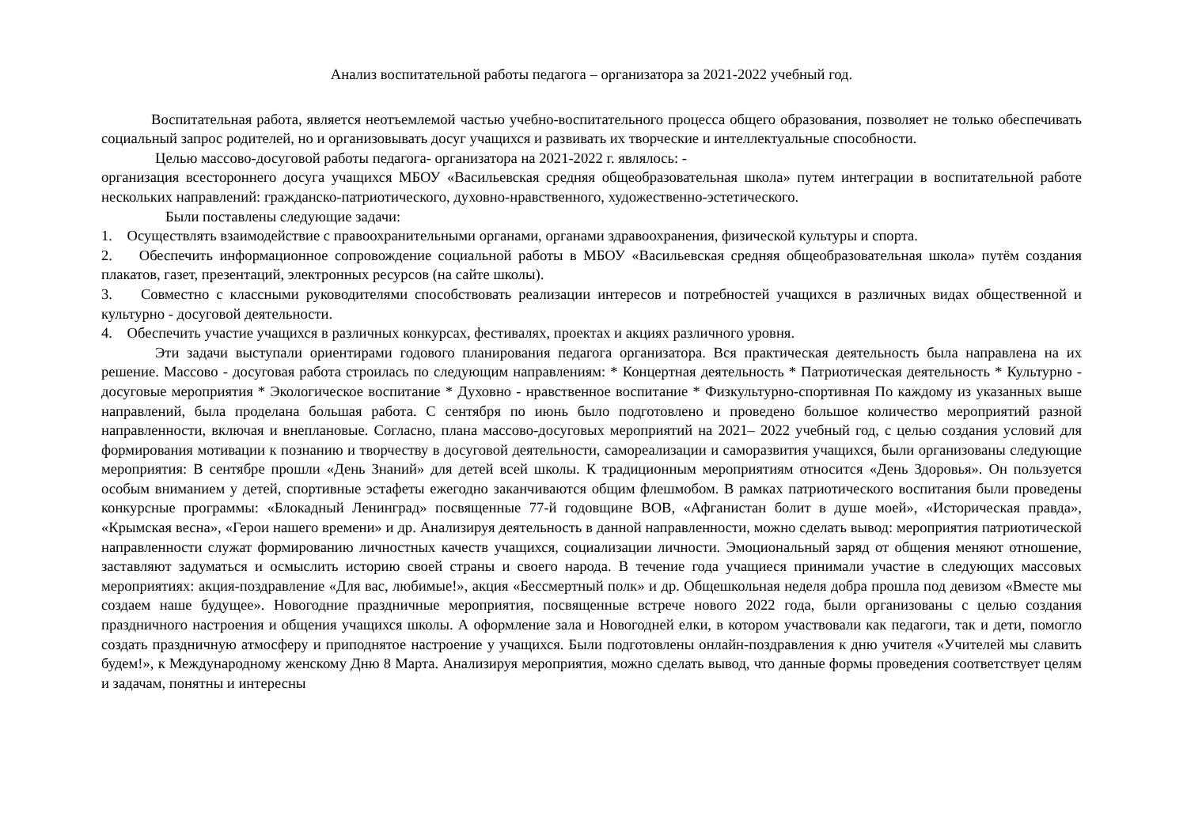Анализ воспитательной работы педагога – организатора за 2021-2022 учебный год.
Воспитательная работа, является неотъемлемой частью учебно-воспитательного процесса общего образования, позволяет не только обеспечивать социальный запрос родителей, но и организовывать досуг учащихся и развивать их творческие и интеллектуальные способности.
Целью массово-досуговой работы педагога- организатора на 2021-2022 г. являлось: -
организация всестороннего досуга учащихся МБОУ «Васильевская средняя общеобразовательная школа» путем интеграции в воспитательной работе нескольких направлений: гражданско-патриотического, духовно-нравственного, художественно-эстетического.
Были поставлены следующие задачи:
1. Осуществлять взаимодействие с правоохранительными органами, органами здравоохранения, физической культуры и спорта.
2. Обеспечить информационное сопровождение социальной работы в МБОУ «Васильевская средняя общеобразовательная школа» путём создания плакатов, газет, презентаций, электронных ресурсов (на сайте школы).
3. Совместно с классными руководителями способствовать реализации интересов и потребностей учащихся в различных видах общественной и культурно - досуговой деятельности.
4. Обеспечить участие учащихся в различных конкурсах, фестивалях, проектах и акциях различного уровня.
Эти задачи выступали ориентирами годового планирования педагога организатора. Вся практическая деятельность была направлена на их решение. Массово - досуговая работа строилась по следующим направлениям: * Концертная деятельность * Патриотическая деятельность * Культурно - досуговые мероприятия * Экологическое воспитание * Духовно - нравственное воспитание * Физкультурно-спортивная По каждому из указанных выше направлений, была проделана большая работа. С сентября по июнь было подготовлено и проведено большое количество мероприятий разной направленности, включая и внеплановые. Согласно, плана массово-досуговых мероприятий на 2021– 2022 учебный год, с целью создания условий для формирования мотивации к познанию и творчеству в досуговой деятельности, самореализации и саморазвития учащихся, были организованы следующие мероприятия: В сентябре прошли «День Знаний» для детей всей школы. К традиционным мероприятиям относится «День Здоровья». Он пользуется особым вниманием у детей, спортивные эстафеты ежегодно заканчиваются общим флешмобом. В рамках патриотического воспитания были проведены конкурсные программы: «Блокадный Ленинград» посвященные 77-й годовщине ВОВ, «Афганистан болит в душе моей», «Историческая правда», «Крымская весна», «Герои нашего времени» и др. Анализируя деятельность в данной направленности, можно сделать вывод: мероприятия патриотической направленности служат формированию личностных качеств учащихся, социализации личности. Эмоциональный заряд от общения меняют отношение, заставляют задуматься и осмыслить историю своей страны и своего народа. В течение года учащиеся принимали участие в следующих массовых мероприятиях: акция-поздравление «Для вас, любимые!», акция «Бессмертный полк» и др. Общешкольная неделя добра прошла под девизом «Вместе мы создаем наше будущее». Новогодние праздничные мероприятия, посвященные встрече нового 2022 года, были организованы с целью создания праздничного настроения и общения учащихся школы. А оформление зала и Новогодней елки, в котором участвовали как педагоги, так и дети, помогло создать праздничную атмосферу и приподнятое настроение у учащихся. Были подготовлены онлайн-поздравления к дню учителя «Учителей мы славить будем!», к Международному женскому Дню 8 Марта. Анализируя мероприятия, можно сделать вывод, что данные формы проведения соответствует целям и задачам, понятны и интересны